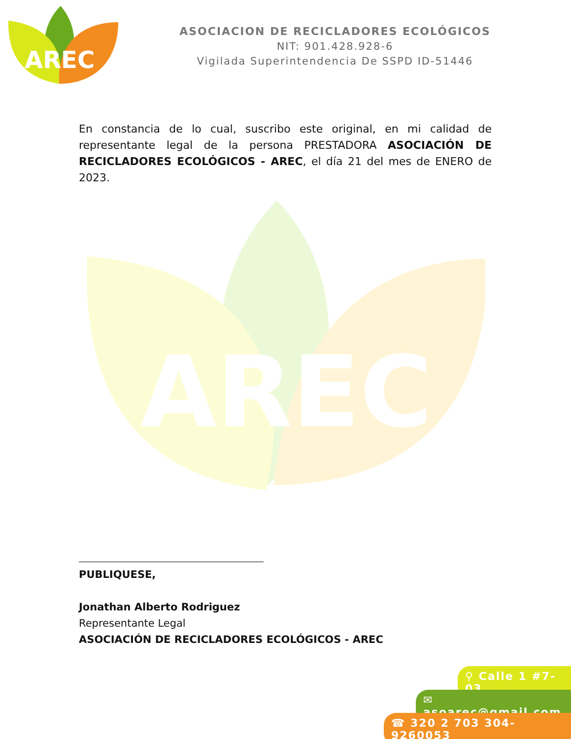AREC
ASOCIACION DE RECICLADORES ECOLÓGICOS
NIT: 901.428.928-6
Vigilada Superintendencia De SSPD ID-51446
AREC
En constancia de lo cual, suscribo este original, en mi calidad de representante legal de la persona PRESTADORA ASOCIACIÓN DE RECICLADORES ECOLÓGICOS - AREC, el día 21 del mes de ENERO de 2023.
PUBLIQUESE,
Jonathan Alberto Rodriguez
Representante Legal
ASOCIACIÓN DE RECICLADORES ECOLÓGICOS - AREC
⚲ Calle 1 #7-03
✉ asoarec@gmail.com
☎ 320 2 703 304-9260053